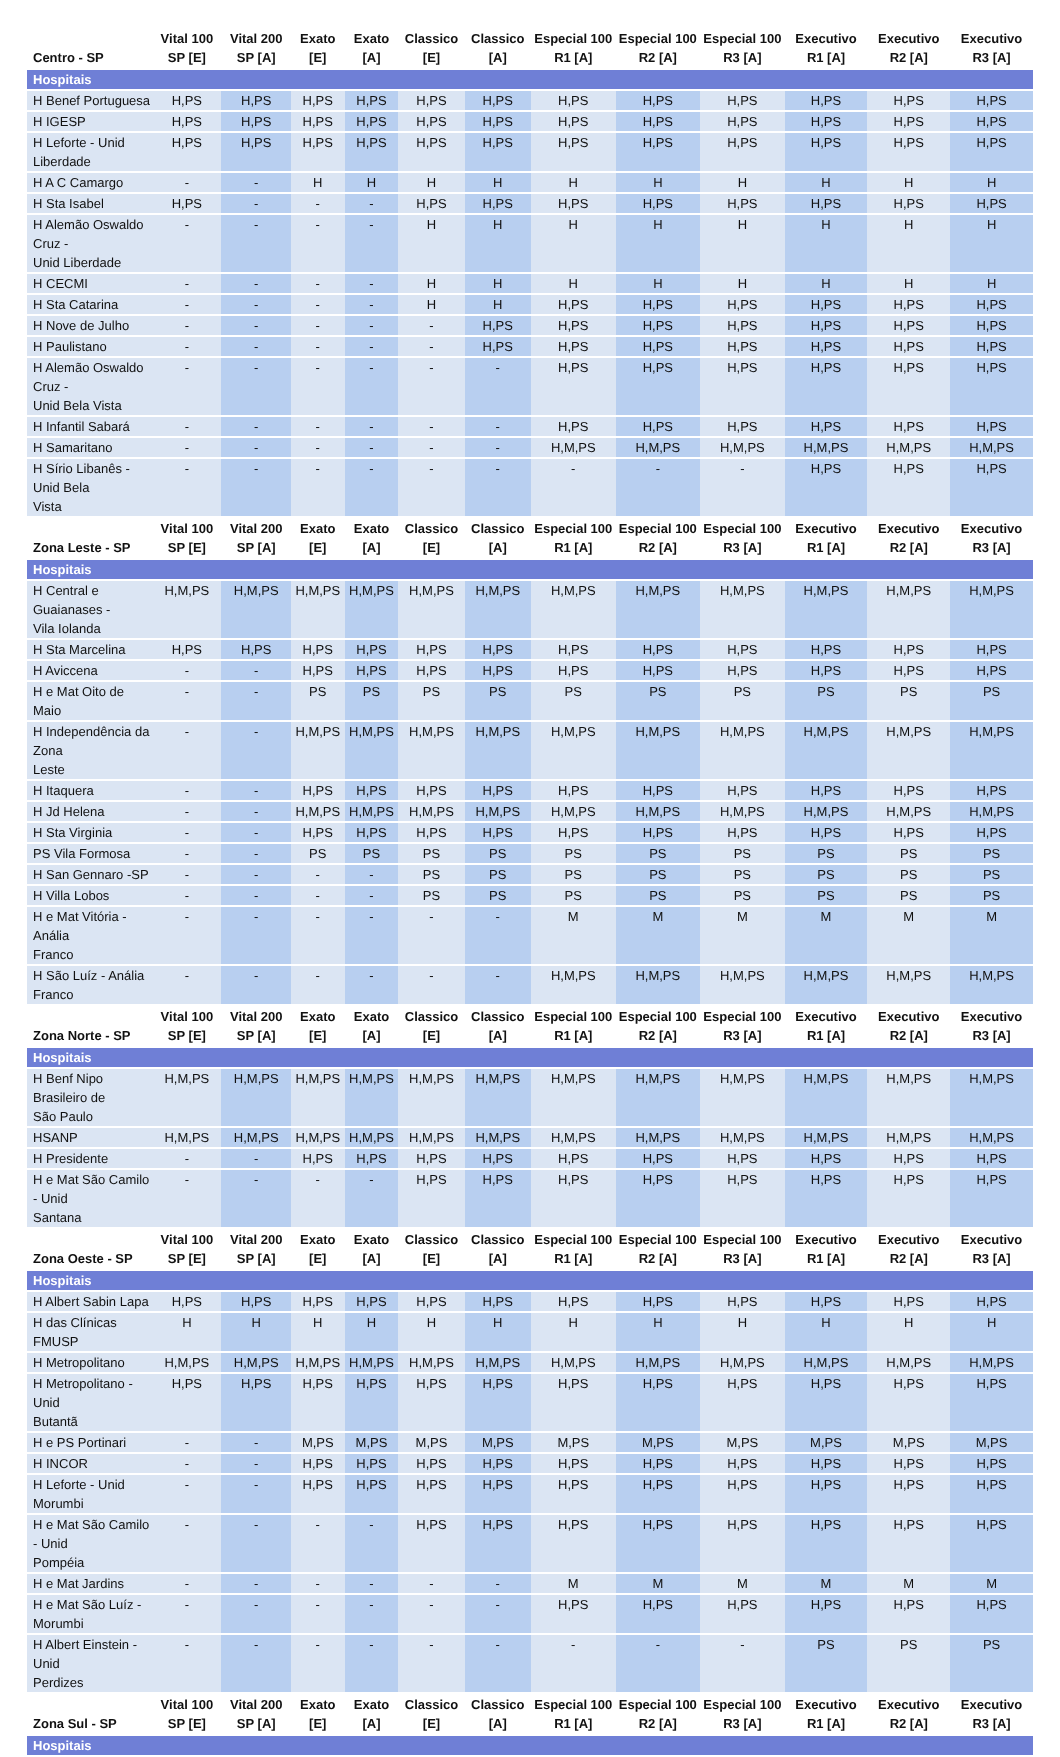| Centro - SP | Vital 100 SP [E] | Vital 200 SP [A] | Exato [E] | Exato [A] | Classico [E] | Classico [A] | Especial 100 R1 [A] | Especial 100 R2 [A] | Especial 100 R3 [A] | Executivo R1 [A] | Executivo R2 [A] | Executivo R3 [A] |
| --- | --- | --- | --- | --- | --- | --- | --- | --- | --- | --- | --- | --- |
| Hospitais | | | | | | | | | | | | |
| H Benef Portuguesa | H,PS | H,PS | H,PS | H,PS | H,PS | H,PS | H,PS | H,PS | H,PS | H,PS | H,PS | H,PS |
| H IGESP | H,PS | H,PS | H,PS | H,PS | H,PS | H,PS | H,PS | H,PS | H,PS | H,PS | H,PS | H,PS |
| H Leforte - Unid Liberdade | H,PS | H,PS | H,PS | H,PS | H,PS | H,PS | H,PS | H,PS | H,PS | H,PS | H,PS | H,PS |
| H A C Camargo | - | - | H | H | H | H | H | H | H | H | H | H |
| H Sta Isabel | H,PS | - | - | - | H,PS | H,PS | H,PS | H,PS | H,PS | H,PS | H,PS | H,PS |
| H Alemão Oswaldo Cruz - Unid Liberdade | - | - | - | - | H | H | H | H | H | H | H | H |
| H CECMI | - | - | - | - | H | H | H | H | H | H | H | H |
| H Sta Catarina | - | - | - | - | H | H | H,PS | H,PS | H,PS | H,PS | H,PS | H,PS |
| H Nove de Julho | - | - | - | - | - | H,PS | H,PS | H,PS | H,PS | H,PS | H,PS | H,PS |
| H Paulistano | - | - | - | - | - | H,PS | H,PS | H,PS | H,PS | H,PS | H,PS | H,PS |
| H Alemão Oswaldo Cruz - Unid Bela Vista | - | - | - | - | - | - | H,PS | H,PS | H,PS | H,PS | H,PS | H,PS |
| H Infantil Sabará | - | - | - | - | - | - | H,PS | H,PS | H,PS | H,PS | H,PS | H,PS |
| H Samaritano | - | - | - | - | - | - | H,M,PS | H,M,PS | H,M,PS | H,M,PS | H,M,PS | H,M,PS |
| H Sírio Libanês - Unid Bela Vista | - | - | - | - | - | - | - | - | - | H,PS | H,PS | H,PS |
| Zona Leste - SP | Vital 100 SP [E] | Vital 200 SP [A] | Exato [E] | Exato [A] | Classico [E] | Classico [A] | Especial 100 R1 [A] | Especial 100 R2 [A] | Especial 100 R3 [A] | Executivo R1 [A] | Executivo R2 [A] | Executivo R3 [A] |
| Hospitais | | | | | | | | | | | | |
| H Central e Guaianases - Vila Iolanda | H,M,PS | H,M,PS | H,M,PS | H,M,PS | H,M,PS | H,M,PS | H,M,PS | H,M,PS | H,M,PS | H,M,PS | H,M,PS | H,M,PS |
| H Sta Marcelina | H,PS | H,PS | H,PS | H,PS | H,PS | H,PS | H,PS | H,PS | H,PS | H,PS | H,PS | H,PS |
| H Aviccena | - | - | H,PS | H,PS | H,PS | H,PS | H,PS | H,PS | H,PS | H,PS | H,PS | H,PS |
| H e Mat Oito de Maio | - | - | PS | PS | PS | PS | PS | PS | PS | PS | PS | PS |
| H Independência da Zona Leste | - | - | H,M,PS | H,M,PS | H,M,PS | H,M,PS | H,M,PS | H,M,PS | H,M,PS | H,M,PS | H,M,PS | H,M,PS |
| H Itaquera | - | - | H,PS | H,PS | H,PS | H,PS | H,PS | H,PS | H,PS | H,PS | H,PS | H,PS |
| H Jd Helena | - | - | H,M,PS | H,M,PS | H,M,PS | H,M,PS | H,M,PS | H,M,PS | H,M,PS | H,M,PS | H,M,PS | H,M,PS |
| H Sta Virginia | - | - | H,PS | H,PS | H,PS | H,PS | H,PS | H,PS | H,PS | H,PS | H,PS | H,PS |
| PS Vila Formosa | - | - | PS | PS | PS | PS | PS | PS | PS | PS | PS | PS |
| H San Gennaro -SP | - | - | - | - | PS | PS | PS | PS | PS | PS | PS | PS |
| H Villa Lobos | - | - | - | - | PS | PS | PS | PS | PS | PS | PS | PS |
| H e Mat Vitória - Anália Franco | - | - | - | - | - | - | M | M | M | M | M | M |
| H São Luíz - Anália Franco | - | - | - | - | - | - | H,M,PS | H,M,PS | H,M,PS | H,M,PS | H,M,PS | H,M,PS |
| Zona Norte - SP | Vital 100 SP [E] | Vital 200 SP [A] | Exato [E] | Exato [A] | Classico [E] | Classico [A] | Especial 100 R1 [A] | Especial 100 R2 [A] | Especial 100 R3 [A] | Executivo R1 [A] | Executivo R2 [A] | Executivo R3 [A] |
| Hospitais | | | | | | | | | | | | |
| H Benf Nipo Brasileiro de São Paulo | H,M,PS | H,M,PS | H,M,PS | H,M,PS | H,M,PS | H,M,PS | H,M,PS | H,M,PS | H,M,PS | H,M,PS | H,M,PS | H,M,PS |
| HSANP | H,M,PS | H,M,PS | H,M,PS | H,M,PS | H,M,PS | H,M,PS | H,M,PS | H,M,PS | H,M,PS | H,M,PS | H,M,PS | H,M,PS |
| H Presidente | - | - | H,PS | H,PS | H,PS | H,PS | H,PS | H,PS | H,PS | H,PS | H,PS | H,PS |
| H e Mat São Camilo - Unid Santana | - | - | - | - | H,PS | H,PS | H,PS | H,PS | H,PS | H,PS | H,PS | H,PS |
| Zona Oeste - SP | Vital 100 SP [E] | Vital 200 SP [A] | Exato [E] | Exato [A] | Classico [E] | Classico [A] | Especial 100 R1 [A] | Especial 100 R2 [A] | Especial 100 R3 [A] | Executivo R1 [A] | Executivo R2 [A] | Executivo R3 [A] |
| Hospitais | | | | | | | | | | | | |
| H Albert Sabin Lapa | H,PS | H,PS | H,PS | H,PS | H,PS | H,PS | H,PS | H,PS | H,PS | H,PS | H,PS | H,PS |
| H das Clínicas FMUSP | H | H | H | H | H | H | H | H | H | H | H | H |
| H Metropolitano | H,M,PS | H,M,PS | H,M,PS | H,M,PS | H,M,PS | H,M,PS | H,M,PS | H,M,PS | H,M,PS | H,M,PS | H,M,PS | H,M,PS |
| H Metropolitano - Unid Butantã | H,PS | H,PS | H,PS | H,PS | H,PS | H,PS | H,PS | H,PS | H,PS | H,PS | H,PS | H,PS |
| H e PS Portinari | - | - | M,PS | M,PS | M,PS | M,PS | M,PS | M,PS | M,PS | M,PS | M,PS | M,PS |
| H INCOR | - | - | H,PS | H,PS | H,PS | H,PS | H,PS | H,PS | H,PS | H,PS | H,PS | H,PS |
| H Leforte - Unid Morumbi | - | - | H,PS | H,PS | H,PS | H,PS | H,PS | H,PS | H,PS | H,PS | H,PS | H,PS |
| H e Mat São Camilo - Unid Pompéia | - | - | - | - | H,PS | H,PS | H,PS | H,PS | H,PS | H,PS | H,PS | H,PS |
| H e Mat Jardins | - | - | - | - | - | - | M | M | M | M | M | M |
| H e Mat São Luíz - Morumbi | - | - | - | - | - | - | H,PS | H,PS | H,PS | H,PS | H,PS | H,PS |
| H Albert Einstein - Unid Perdizes | - | - | - | - | - | - | - | - | - | PS | PS | PS |
| Zona Sul - SP | Vital 100 SP [E] | Vital 200 SP [A] | Exato [E] | Exato [A] | Classico [E] | Classico [A] | Especial 100 R1 [A] | Especial 100 R2 [A] | Especial 100 R3 [A] | Executivo R1 [A] | Executivo R2 [A] | Executivo R3 [A] |
| Hospitais | | | | | | | | | | | | |